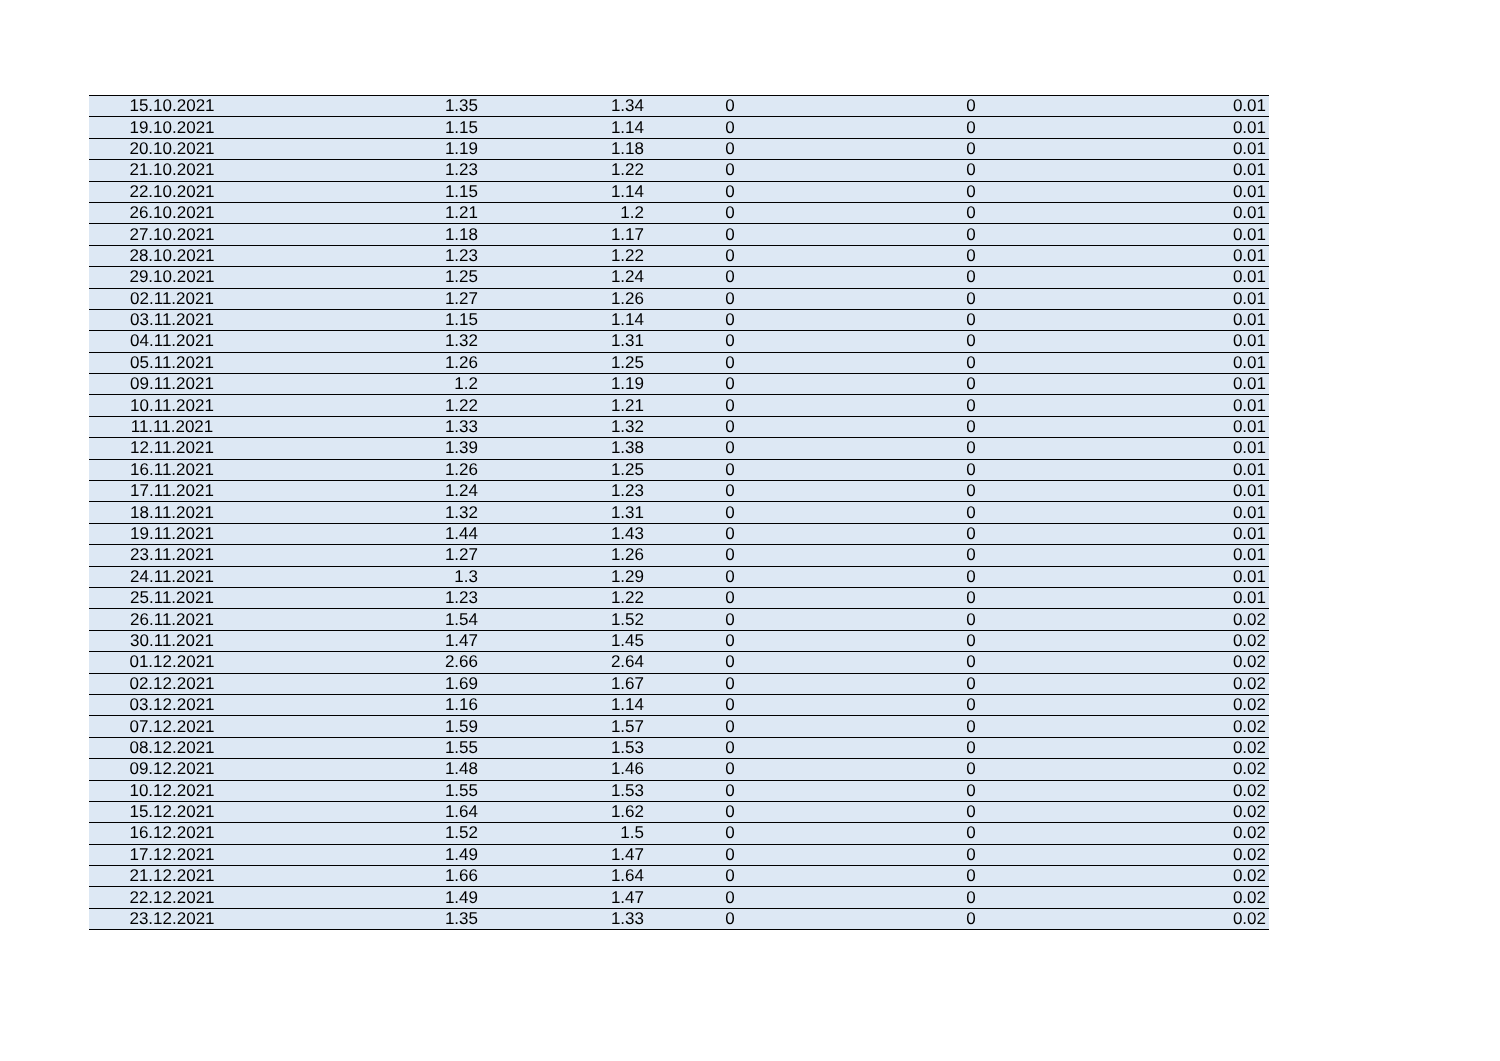| 15.10.2021 | 1.35 | 1.34 | 0 | 0 | 0.01 |
| 19.10.2021 | 1.15 | 1.14 | 0 | 0 | 0.01 |
| 20.10.2021 | 1.19 | 1.18 | 0 | 0 | 0.01 |
| 21.10.2021 | 1.23 | 1.22 | 0 | 0 | 0.01 |
| 22.10.2021 | 1.15 | 1.14 | 0 | 0 | 0.01 |
| 26.10.2021 | 1.21 | 1.2 | 0 | 0 | 0.01 |
| 27.10.2021 | 1.18 | 1.17 | 0 | 0 | 0.01 |
| 28.10.2021 | 1.23 | 1.22 | 0 | 0 | 0.01 |
| 29.10.2021 | 1.25 | 1.24 | 0 | 0 | 0.01 |
| 02.11.2021 | 1.27 | 1.26 | 0 | 0 | 0.01 |
| 03.11.2021 | 1.15 | 1.14 | 0 | 0 | 0.01 |
| 04.11.2021 | 1.32 | 1.31 | 0 | 0 | 0.01 |
| 05.11.2021 | 1.26 | 1.25 | 0 | 0 | 0.01 |
| 09.11.2021 | 1.2 | 1.19 | 0 | 0 | 0.01 |
| 10.11.2021 | 1.22 | 1.21 | 0 | 0 | 0.01 |
| 11.11.2021 | 1.33 | 1.32 | 0 | 0 | 0.01 |
| 12.11.2021 | 1.39 | 1.38 | 0 | 0 | 0.01 |
| 16.11.2021 | 1.26 | 1.25 | 0 | 0 | 0.01 |
| 17.11.2021 | 1.24 | 1.23 | 0 | 0 | 0.01 |
| 18.11.2021 | 1.32 | 1.31 | 0 | 0 | 0.01 |
| 19.11.2021 | 1.44 | 1.43 | 0 | 0 | 0.01 |
| 23.11.2021 | 1.27 | 1.26 | 0 | 0 | 0.01 |
| 24.11.2021 | 1.3 | 1.29 | 0 | 0 | 0.01 |
| 25.11.2021 | 1.23 | 1.22 | 0 | 0 | 0.01 |
| 26.11.2021 | 1.54 | 1.52 | 0 | 0 | 0.02 |
| 30.11.2021 | 1.47 | 1.45 | 0 | 0 | 0.02 |
| 01.12.2021 | 2.66 | 2.64 | 0 | 0 | 0.02 |
| 02.12.2021 | 1.69 | 1.67 | 0 | 0 | 0.02 |
| 03.12.2021 | 1.16 | 1.14 | 0 | 0 | 0.02 |
| 07.12.2021 | 1.59 | 1.57 | 0 | 0 | 0.02 |
| 08.12.2021 | 1.55 | 1.53 | 0 | 0 | 0.02 |
| 09.12.2021 | 1.48 | 1.46 | 0 | 0 | 0.02 |
| 10.12.2021 | 1.55 | 1.53 | 0 | 0 | 0.02 |
| 15.12.2021 | 1.64 | 1.62 | 0 | 0 | 0.02 |
| 16.12.2021 | 1.52 | 1.5 | 0 | 0 | 0.02 |
| 17.12.2021 | 1.49 | 1.47 | 0 | 0 | 0.02 |
| 21.12.2021 | 1.66 | 1.64 | 0 | 0 | 0.02 |
| 22.12.2021 | 1.49 | 1.47 | 0 | 0 | 0.02 |
| 23.12.2021 | 1.35 | 1.33 | 0 | 0 | 0.02 |